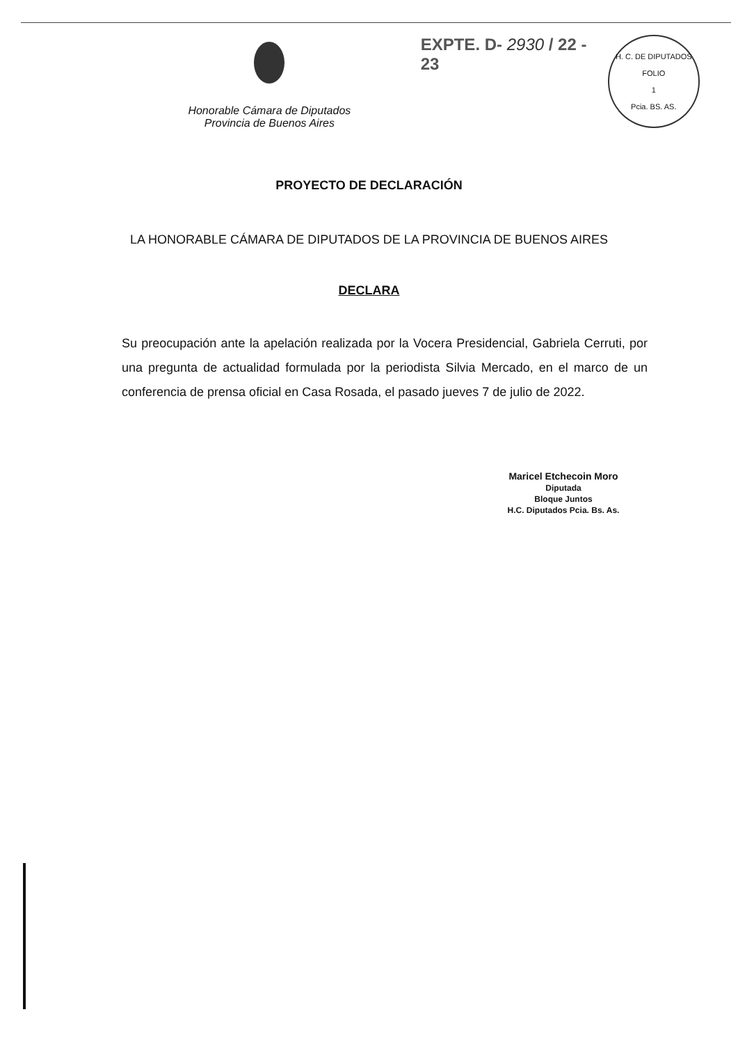Honorable Cámara de Diputados
Provincia de Buenos Aires
EXPTE. D- 2930 / 22 - 23
H. C. DE DIPUTADOS
FOLIO
1
Pcia. BS. AS.
PROYECTO DE DECLARACIÓN
LA HONORABLE CÁMARA DE DIPUTADOS DE LA PROVINCIA DE BUENOS AIRES
DECLARA
Su preocupación ante la apelación realizada por la Vocera Presidencial, Gabriela Cerruti, por una pregunta de actualidad formulada por la periodista Silvia Mercado, en el marco de un conferencia de prensa oficial en Casa Rosada, el pasado jueves 7 de julio de 2022.
Maricel Etchecoin Moro
Diputada
Bloque Juntos
H.C. Diputados Pcia. Bs. As.